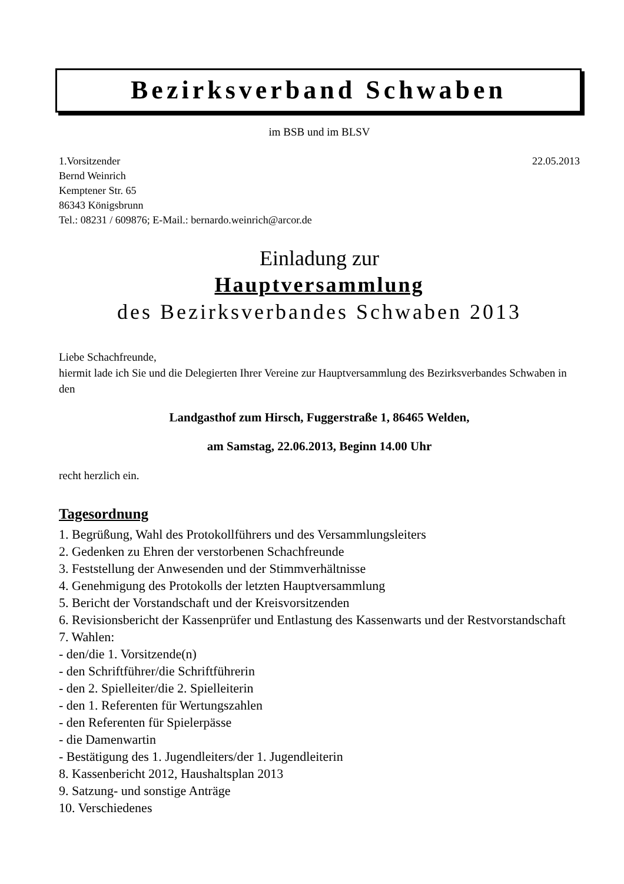Bezirksverband Schwaben
im BSB und im BLSV
1.Vorsitzender 22.05.2013
Bernd Weinrich
Kemptener Str. 65
86343 Königsbrunn
Tel.: 08231 / 609876; E-Mail.: bernardo.weinrich@arcor.de
Einladung zur
Hauptversammlung
des Bezirksverbandes Schwaben 2013
Liebe Schachfreunde,
hiermit lade ich Sie und die Delegierten Ihrer Vereine zur Hauptversammlung des Bezirksverbandes Schwaben in den
Landgasthof zum Hirsch, Fuggerstraße 1, 86465 Welden,
am Samstag, 22.06.2013, Beginn 14.00 Uhr
recht herzlich ein.
Tagesordnung
1. Begrüßung, Wahl des Protokollführers und des Versammlungsleiters
2. Gedenken zu Ehren der verstorbenen Schachfreunde
3. Feststellung der Anwesenden und der Stimmverhältnisse
4. Genehmigung des Protokolls der letzten Hauptversammlung
5. Bericht der Vorstandschaft und der Kreisvorsitzenden
6. Revisionsbericht der Kassenprüfer und Entlastung des Kassenwarts und der Restvorstandschaft
7. Wahlen:
- den/die 1. Vorsitzende(n)
- den Schriftführer/die Schriftführerin
- den 2. Spielleiter/die 2. Spielleiterin
- den 1. Referenten für Wertungszahlen
- den Referenten für Spielerpässe
- die Damenwartin
- Bestätigung des 1. Jugendleiters/der 1. Jugendleiterin
8. Kassenbericht 2012, Haushaltsplan 2013
9. Satzung- und sonstige Anträge
10. Verschiedenes